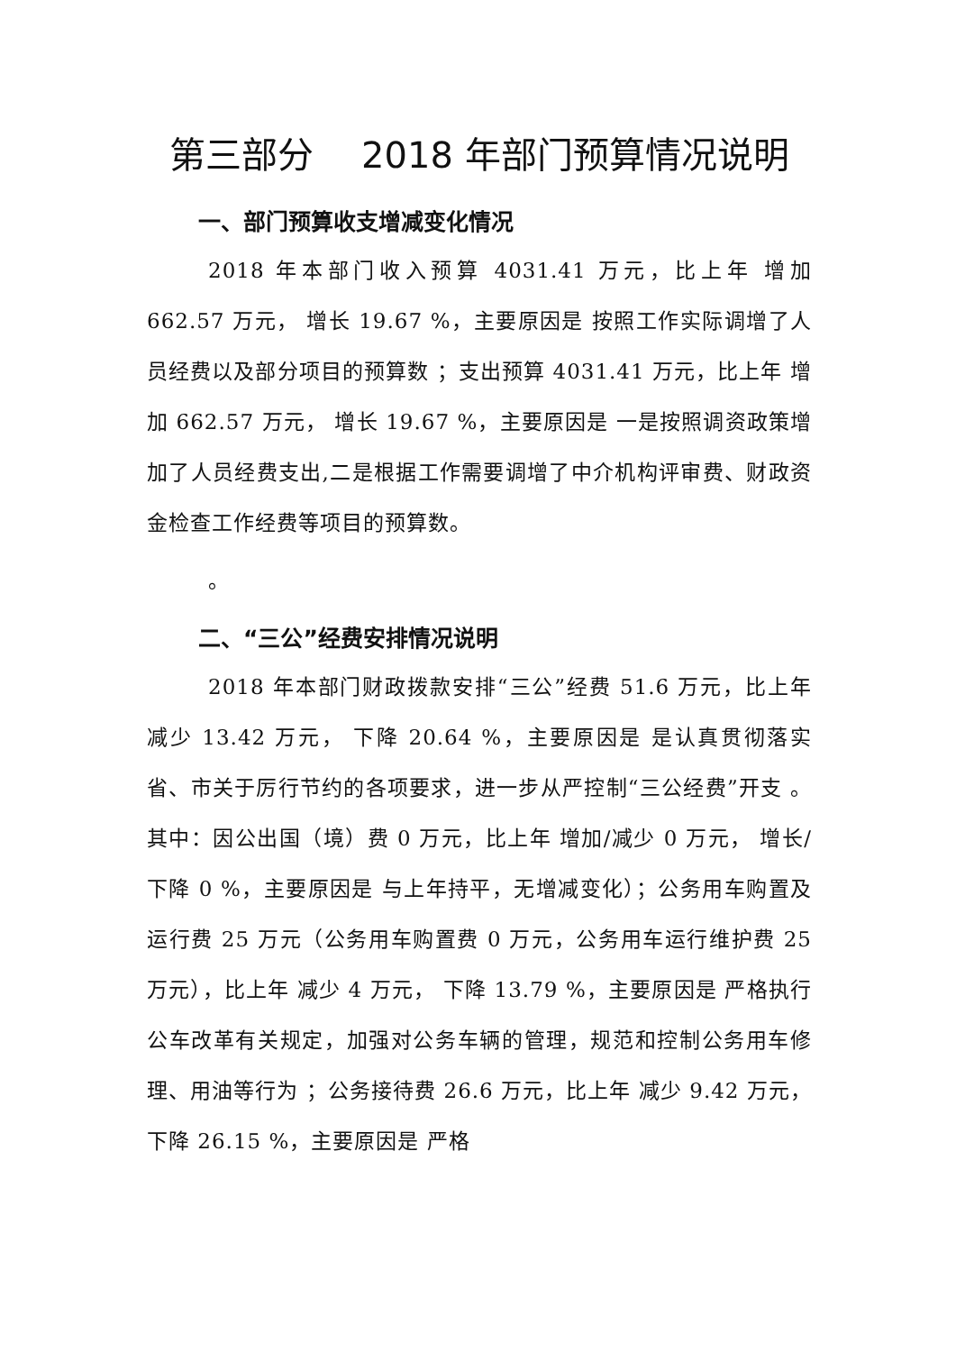第三部分　 2018 年部门预算情况说明
一、部门预算收支增减变化情况
2018 年本部门收入预算 4031.41 万元，比上年 增加 662.57 万元， 增长 19.67 %，主要原因是 按照工作实际调增了人员经费以及部分项目的预算数 ；支出预算 4031.41 万元，比上年 增加 662.57 万元， 增长 19.67 %，主要原因是 一是按照调资政策增加了人员经费支出,二是根据工作需要调增了中介机构评审费、财政资金检查工作经费等项目的预算数。
。
二、“三公”经费安排情况说明
2018 年本部门财政拨款安排“三公”经费 51.6 万元，比上年 减少 13.42 万元， 下降 20.64 %，主要原因是 是认真贯彻落实省、市关于厉行节约的各项要求，进一步从严控制“三公经费”开支 。其中：因公出国（境）费 0 万元，比上年 增加/减少 0 万元， 增长/下降 0 %，主要原因是 与上年持平，无增减变化）；公务用车购置及运行费 25 万元（公务用车购置费 0 万元，公务用车运行维护费 25 万元），比上年 减少 4 万元， 下降 13.79 %，主要原因是 严格执行公车改革有关规定，加强对公务车辆的管理，规范和控制公务用车修理、用油等行为 ；公务接待费 26.6 万元，比上年 减少 9.42 万元， 下降 26.15 %，主要原因是 严格